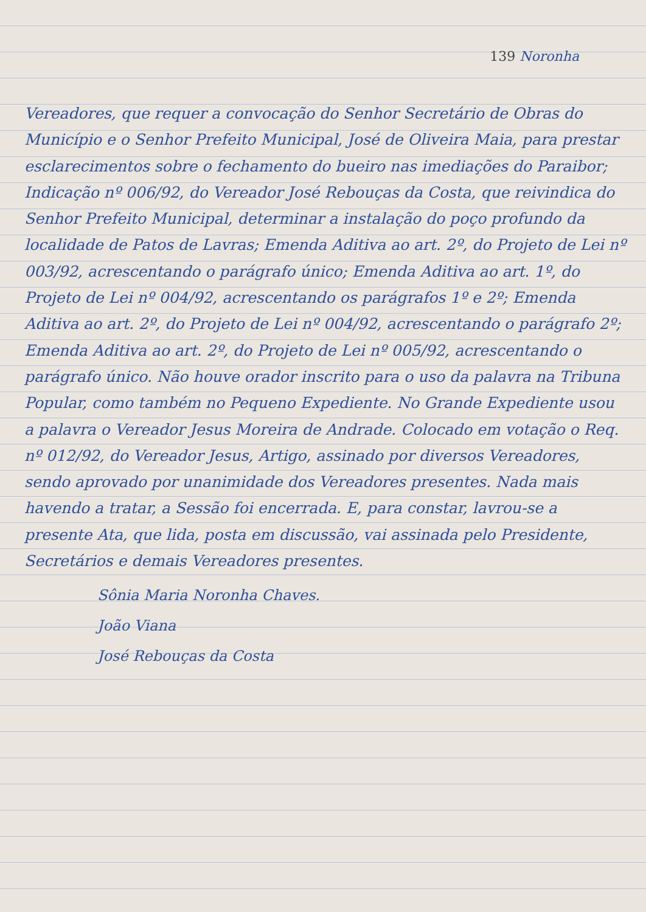139 Noronha
Vereadores, que requer a convocação do Senhor Secretário de Obras do Município e o Senhor Prefeito Municipal, José de Oliveira Maia, para prestar esclarecimentos sobre o fechamento do bueiro nas imediações do Paraibor; Indicação nº 006/92, do Vereador José Rebouças da Costa, que reivindica do Senhor Prefeito Municipal, determinar a instalação do poço profundo da localidade de Patos de Lavras; Emenda Aditiva ao art. 2º, do Projeto de Lei nº 003/92, acrescentando o parágrafo único; Emenda Aditiva ao art. 1º, do Projeto de Lei nº 004/92, acrescentando os parágrafos 1º e 2º; Emenda Aditiva ao art. 2º, do Projeto de Lei nº 004/92, acrescentando o parágrafo 2º; Emenda Aditiva ao art. 2º, do Projeto de Lei nº 005/92, acrescentando o parágrafo único. Não houve orador inscrito para o uso da palavra na Tribuna Popular, como também no Pequeno Expediente. No Grande Expediente usou a palavra o Vereador Jesus Moreira de Andrade. Colocado em votação o Req. nº 012/92, do Vereador Jesus, Artigo, assinado por diversos Vereadores, sendo aprovado por unanimidade dos Vereadores presentes. Nada mais havendo a tratar, a Sessão foi encerrada. E, para constar, lavrou-se a presente Ata, que lida, posta em discussão, vai assinada pelo Presidente, Secretários e demais Vereadores presentes.
Sônia Maria Noronha Chaves.
João Viana
José Rebouças da Costa